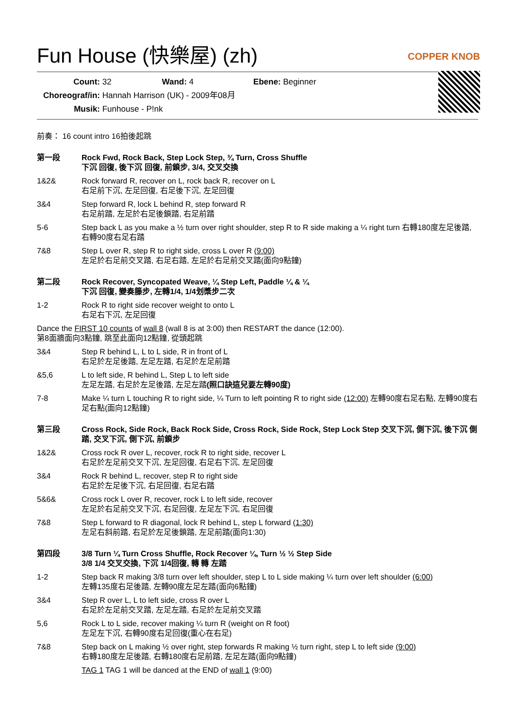Fun House (快樂屋) (zh)
COPPER KNOB
Count: 32 Wand: 4 Ebene: Beginner
Choreograf/in: Hannah Harrison (UK) - 2009年08月
Musik: Funhouse - P!nk
前奏： 16 count intro 16拍後起跳
第一段 Rock Fwd, Rock Back, Step Lock Step, ¾ Turn, Cross Shuffle
下沉 回復, 後下沉 回復, 前鎖步, 3/4, 交叉交換
1&2& Rock forward R, recover on L, rock back R, recover on L
右足前下沉, 左足回復, 右足後下沉, 左足回復
3&4 Step forward R, lock L behind R, step forward R
右足前踏, 左足於右足後鎖踏, 右足前踏
5-6 Step back L as you make a ½ turn over right shoulder, step R to R side making a ¼ right turn 右轉180度左足後踏, 右轉90度右足右踏
7&8 Step L over R, step R to right side, cross L over R (9:00)
左足於右足前交叉踏, 右足右踏, 左足於右足前交叉踏(面向9點鐘)
第二段 Rock Recover, Syncopated Weave, ¼ Step Left, Paddle ¼ & ¼
下沉 回復, 變奏籐步, 左轉1/4, 1/4划槳步二次
1-2 Rock R to right side recover weight to onto L
右足右下沉, 左足回復
Dance the FIRST 10 counts of wall 8 (wall 8 is at 3:00) then RESTART the dance (12:00).
第8面牆面向3點鐘, 跳至此面向12點鐘, 從頭起跳
3&4 Step R behind L, L to L side, R in front of L
右足於左足後踏, 左足左踏, 右足於左足前踏
&5,6 L to left side, R behind L, Step L to left side
左足左踏, 右足於左足後踏, 左足左踏(照口訣這兒要左轉90度)
7-8 Make ¼ turn L touching R to right side, ¼ Turn to left pointing R to right side (12:00) 左轉90度右足右點, 左轉90度右足右點(面向12點鐘)
第三段 Cross Rock, Side Rock, Back Rock Side, Cross Rock, Side Rock, Step Lock Step 交叉下沉, 側下沉, 後下沉 側踏, 交叉下沉, 側下沉, 前鎖步
1&2& Cross rock R over L, recover, rock R to right side, recover L
右足於左足前交叉下沉, 左足回復, 右足右下沉, 左足回復
3&4 Rock R behind L, recover, step R to right side
右足於左足後下沉, 右足回復, 右足右踏
5&6& Cross rock L over R, recover, rock L to left side, recover
左足於右足前交叉下沉, 右足回復, 左足左下沉, 右足回復
7&8 Step L forward to R diagonal, lock R behind L, step L forward (1:30)
左足右斜前踏, 右足於左足後鎖踏, 左足前踏(面向1:30)
第四段 3/8 Turn ¼ Turn Cross Shuffle, Rock Recover ¼, Turn ½ ½ Step Side
3/8 1/4 交叉交換, 下沉 1/4回復, 轉 轉 左踏
1-2 Step back R making 3/8 turn over left shoulder, step L to L side making ¼ turn over left shoulder (6:00)
左轉135度右足後踏, 左轉90度左足左踏(面向6點鐘)
3&4 Step R over L, L to left side, cross R over L
右足於左足前交叉踏, 左足左踏, 右足於左足前交叉踏
5,6 Rock L to L side, recover making ¼ turn R (weight on R foot)
左足左下沉, 右轉90度右足回復(重心在右足)
7&8 Step back on L making ½ over right, step forwards R making ½ turn right, step L to left side (9:00)
右轉180度左足後踏, 右轉180度右足前踏, 左足左踏(面向9點鐘)
TAG 1 TAG 1 will be danced at the END of wall 1 (9:00)